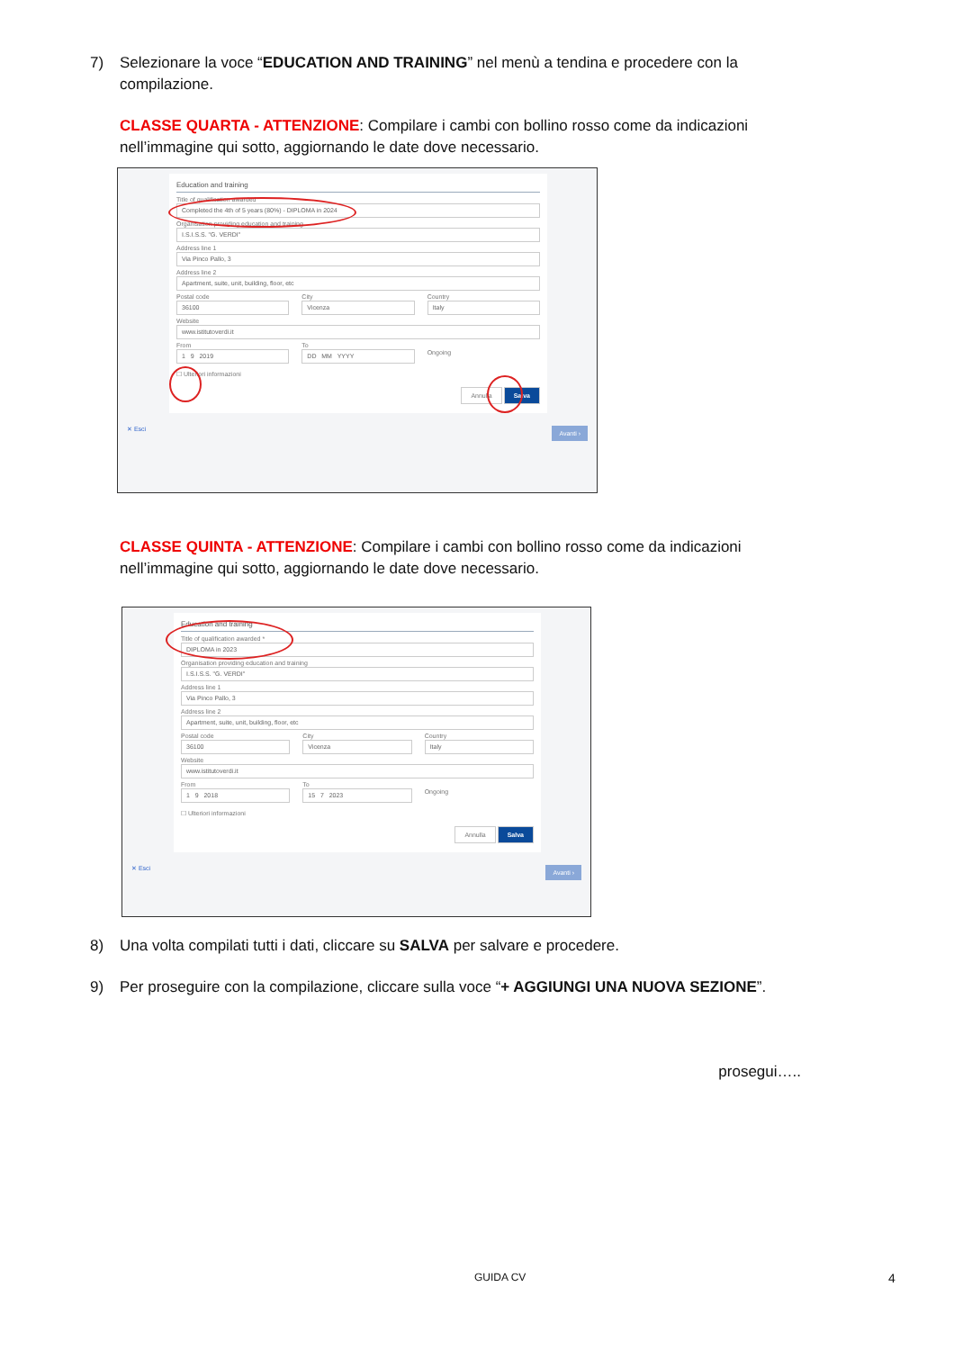7) Selezionare la voce “EDUCATION AND TRAINING” nel menù a tendina e procedere con la compilazione.
CLASSE QUARTA - ATTENZIONE: Compilare i cambi con bollino rosso come da indicazioni nell’immagine qui sotto, aggiornando le date dove necessario.
Education and training
Title of qualification awarded
Completed the 4th of 5 years (80%) - DIPLOMA in 2024
Organisation providing education and training
I.S.I.S.S. "G. VERDI"
Address line 1
Via Pinco Pallo, 3
Address line 2
Apartment, suite, unit, building, floor, etc
Postal code
36100
City
Vicenza
Country
Italy
Website
www.istitutoverdi.it
From
1 9 2019
To
DD MM YYYY
Ongoing
☐ Ulteriori informazioni
Annulla Salva
✕ Esci Avanti ›
CLASSE QUINTA - ATTENZIONE: Compilare i cambi con bollino rosso come da indicazioni nell’immagine qui sotto, aggiornando le date dove necessario.
Education and training
Title of qualification awarded *
DIPLOMA in 2023
Organisation providing education and training
I.S.I.S.S. "G. VERDI"
Address line 1
Via Pinco Pallo, 3
Address line 2
Apartment, suite, unit, building, floor, etc
Postal code
36100
City
Vicenza
Country
Italy
Website
www.istitutoverdi.it
From
1 9 2018
To
15 7 2023
Ongoing
☐ Ulteriori informazioni
Annulla Salva
✕ Esci Avanti ›
8) Una volta compilati tutti i dati, cliccare su SALVA per salvare e procedere.
9) Per proseguire con la compilazione, cliccare sulla voce “+ AGGIUNGI UNA NUOVA SEZIONE”.
prosegui…..
GUIDA CV 4